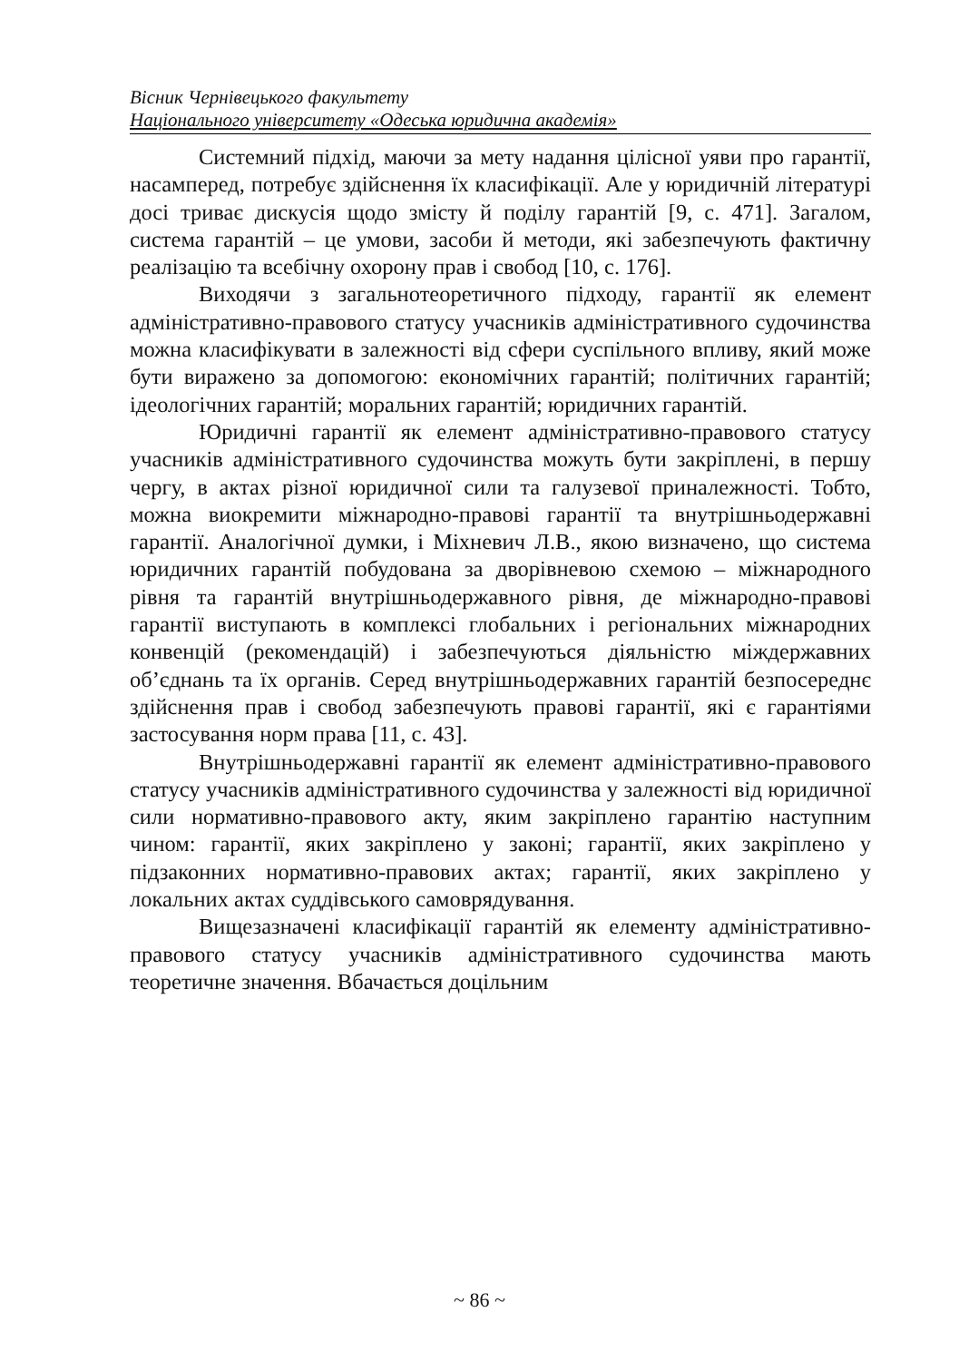Вісник Чернівецького факультету
Національного університету «Одеська юридична академія»
Системний підхід, маючи за мету надання цілісної уяви про гарантії, насамперед, потребує здійснення їх класифікації. Але у юридичній літературі досі триває дискусія щодо змісту й поділу гарантій [9, с. 471]. Загалом, система гарантій – це умови, засоби й методи, які забезпечують фактичну реалізацію та всебічну охорону прав і свобод [10, с. 176].
Виходячи з загальнотеоретичного підходу, гарантії як елемент адміністративно-правового статусу учасників адміністративного судочинства можна класифікувати в залежності від сфери суспільного впливу, який може бути виражено за допомогою: економічних гарантій; політичних гарантій; ідеологічних гарантій; моральних гарантій; юридичних гарантій.
Юридичні гарантії як елемент адміністративно-правового статусу учасників адміністративного судочинства можуть бути закріплені, в першу чергу, в актах різної юридичної сили та галузевої приналежності. Тобто, можна виокремити міжнародно-правові гарантії та внутрішньодержавні гарантії. Аналогічної думки, і Міхневич Л.В., якою визначено, що система юридичних гарантій побудована за дворівневою схемою – міжнародного рівня та гарантій внутрішньодержавного рівня, де міжнародно-правові гарантії виступають в комплексі глобальних і регіональних міжнародних конвенцій (рекомендацій) і забезпечуються діяльністю міждержавних об’єднань та їх органів. Серед внутрішньодержавних гарантій безпосереднє здійснення прав і свобод забезпечують правові гарантії, які є гарантіями застосування норм права [11, с. 43].
Внутрішньодержавні гарантії як елемент адміністративно-правового статусу учасників адміністративного судочинства у залежності від юридичної сили нормативно-правового акту, яким закріплено гарантію наступним чином: гарантії, яких закріплено у законі; гарантії, яких закріплено у підзаконних нормативно-правових актах; гарантії, яких закріплено у локальних актах суддівського самоврядування.
Вищезазначені класифікації гарантій як елементу адміністративно-правового статусу учасників адміністративного судочинства мають теоретичне значення. Вбачається доцільним
~ 86 ~